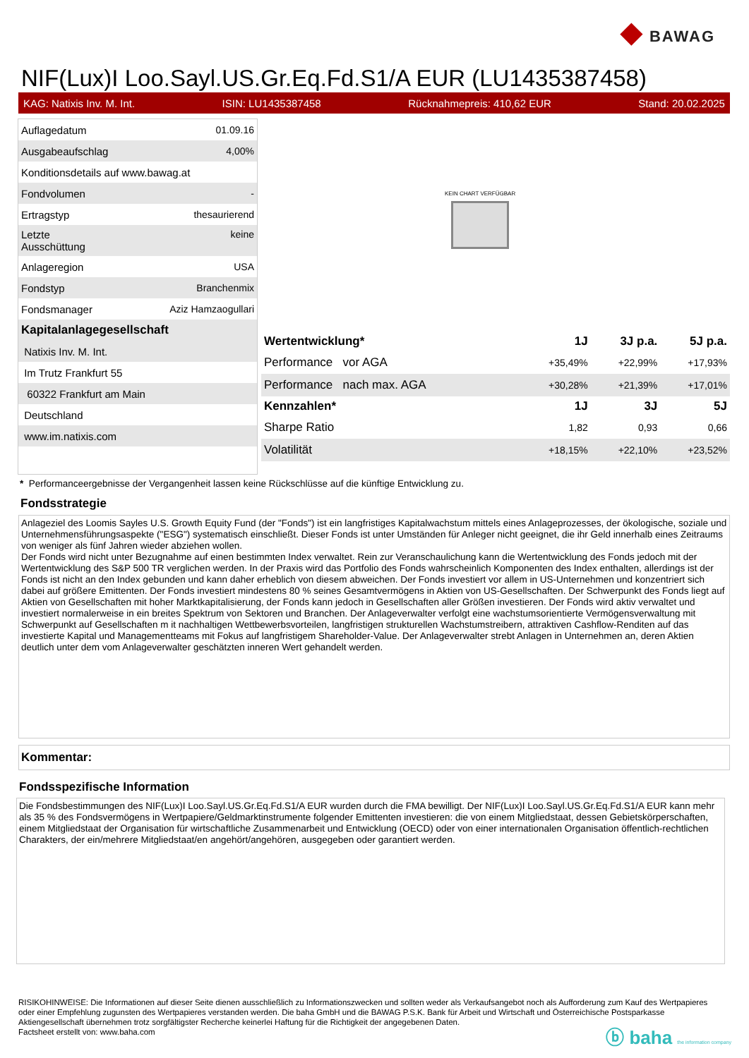◆ BAWAG
NIF(Lux)I Loo.Sayl.US.Gr.Eq.Fd.S1/A EUR (LU1435387458)
KAG: Natixis Inv. M. Int. ISIN: LU1435387458 Rücknahmepreis: 410,62 EUR Stand: 20.02.2025
| Auflagedatum | 01.09.16 |
| Ausgabeaufschlag | 4,00% |
| Konditionsdetails auf www.bawag.at | |
| Fondvolumen | - |
| Ertragstyp | thesaurierend |
| Letzte Ausschüttung | keine |
| Anlageregion | USA |
| Fondstyp | Branchenmix |
| Fondsmanager | Aziz Hamzaogullari |
| Kapitalanlagegesellschaft | |
| Natixis Inv. M. Int. | |
| Im Trutz Frankfurt 55 | |
| 60322 Frankfurt am Main | |
| Deutschland | |
| www.im.natixis.com | |
KEIN CHART VERFÜGBAR
| Wertentwicklung* | 1J | 3J p.a. | 5J p.a. |
| --- | --- | --- | --- |
| Performance vor AGA | +35,49% | +22,99% | +17,93% |
| Performance nach max. AGA | +30,28% | +21,39% | +17,01% |
| Kennzahlen* | 1J | 3J | 5J |
| Sharpe Ratio | 1,82 | 0,93 | 0,66 |
| Volatilität | +18,15% | +22,10% | +23,52% |
* Performanceergebnisse der Vergangenheit lassen keine Rückschlüsse auf die künftige Entwicklung zu.
Fondsstrategie
Anlageziel des Loomis Sayles U.S. Growth Equity Fund (der "Fonds") ist ein langfristiges Kapitalwachstum mittels eines Anlageprozesses, der ökologische, soziale und Unternehmensführungsaspekte ("ESG") systematisch einschließt. Dieser Fonds ist unter Umständen für Anleger nicht geeignet, die ihr Geld innerhalb eines Zeitraums von weniger als fünf Jahren wieder abziehen wollen.
Der Fonds wird nicht unter Bezugnahme auf einen bestimmten Index verwaltet. Rein zur Veranschaulichung kann die Wertentwicklung des Fonds jedoch mit der Wertentwicklung des S&P 500 TR verglichen werden. In der Praxis wird das Portfolio des Fonds wahrscheinlich Komponenten des Index enthalten, allerdings ist der Fonds ist nicht an den Index gebunden und kann daher erheblich von diesem abweichen. Der Fonds investiert vor allem in US-Unternehmen und konzentriert sich dabei auf größere Emittenten. Der Fonds investiert mindestens 80 % seines Gesamtvermögens in Aktien von US-Gesellschaften. Der Schwerpunkt des Fonds liegt auf Aktien von Gesellschaften mit hoher Marktkapitalisierung, der Fonds kann jedoch in Gesellschaften aller Größen investieren. Der Fonds wird aktiv verwaltet und investiert normalerweise in ein breites Spektrum von Sektoren und Branchen. Der Anlageverwalter verfolgt eine wachstumsorientierte Vermögensverwaltung mit Schwerpunkt auf Gesellschaften m it nachhaltigen Wettbewerbsvorteilen, langfristigen strukturellen Wachstumstreibern, attraktiven Cashflow-Renditen auf das investierte Kapital und Managementteams mit Fokus auf langfristigem Shareholder-Value. Der Anlageverwalter strebt Anlagen in Unternehmen an, deren Aktien deutlich unter dem vom Anlageverwalter geschätzten inneren Wert gehandelt werden.
Kommentar:
Fondsspezifische Information
Die Fondsbestimmungen des NIF(Lux)I Loo.Sayl.US.Gr.Eq.Fd.S1/A EUR wurden durch die FMA bewilligt. Der NIF(Lux)I Loo.Sayl.US.Gr.Eq.Fd.S1/A EUR kann mehr als 35 % des Fondsvermögens in Wertpapiere/Geldmarktinstrumente folgender Emittenten investieren: die von einem Mitgliedstaat, dessen Gebietskörperschaften, einem Mitgliedstaat der Organisation für wirtschaftliche Zusammenarbeit und Entwicklung (OECD) oder von einer internationalen Organisation öffentlich-rechtlichen Charakters, der ein/mehrere Mitgliedstaat/en angehört/angehören, ausgegeben oder garantiert werden.
RISIKOHINWEISE: Die Informationen auf dieser Seite dienen ausschließlich zu Informationszwecken und sollten weder als Verkaufsangebot noch als Aufforderung zum Kauf des Wertpapieres oder einer Empfehlung zugunsten des Wertpapieres verstanden werden. Die baha GmbH und die BAWAG P.S.K. Bank für Arbeit und Wirtschaft und Österreichische Postsparkasse Aktiengesellschaft übernehmen trotz sorgfältigster Recherche keinerlei Haftung für die Richtigkeit der angegebenen Daten.
Factsheet erstellt von: www.baha.com
ⓑ baha the information company